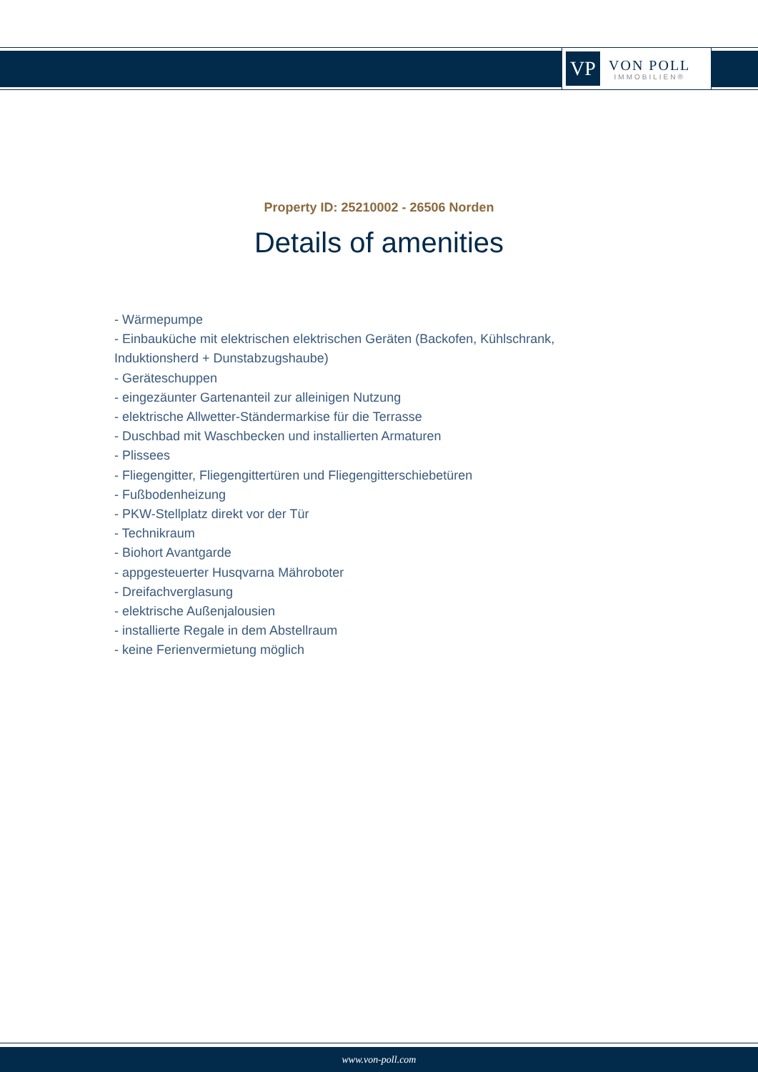VP
VON POLL
IMMOBILIEN®
Property ID: 25210002 - 26506 Norden
Details of amenities
- Wärmepumpe
- Einbauküche mit elektrischen elektrischen Geräten (Backofen, Kühlschrank, Induktionsherd + Dunstabzugshaube)
- Geräteschuppen
- eingezäunter Gartenanteil zur alleinigen Nutzung
- elektrische Allwetter-Ständermarkise für die Terrasse
- Duschbad mit Waschbecken und installierten Armaturen
- Plissees
- Fliegengitter, Fliegengittertüren und Fliegengitterschiebetüren
- Fußbodenheizung
- PKW-Stellplatz direkt vor der Tür
- Technikraum
- Biohort Avantgarde
- appgesteuerter Husqvarna Mähroboter
- Dreifachverglasung
- elektrische Außenjalousien
- installierte Regale in dem Abstellraum
- keine Ferienvermietung möglich
www.von-poll.com